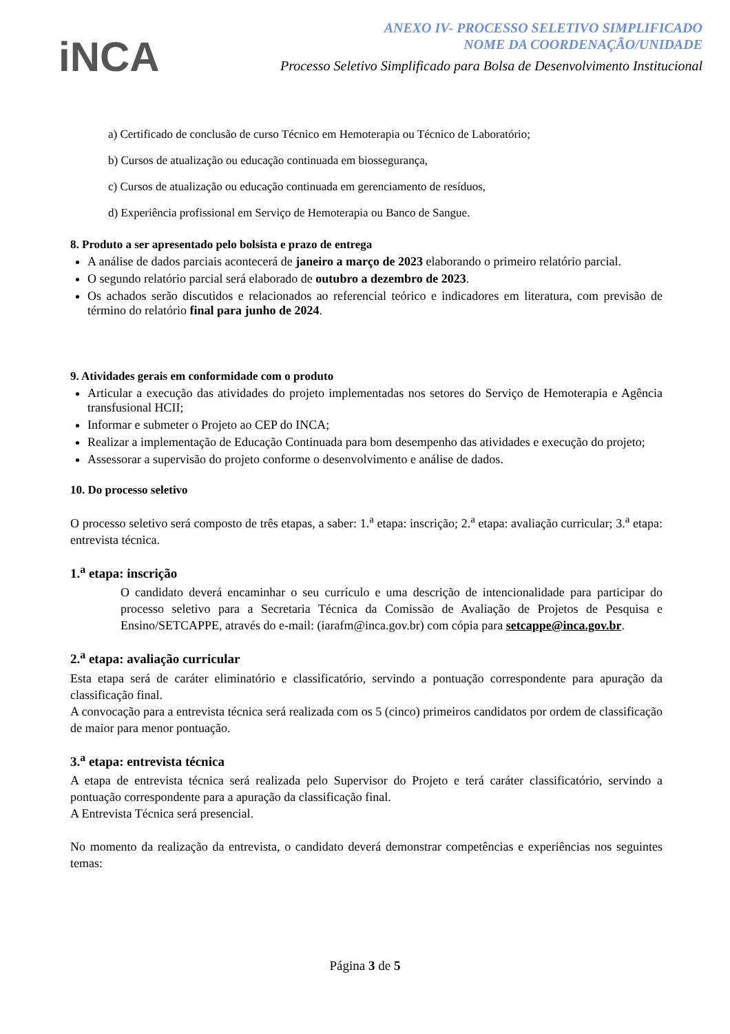iNCA
ANEXO IV- PROCESSO SELETIVO SIMPLIFICADO
NOME DA COORDENAÇÃO/UNIDADE
Processo Seletivo Simplificado para Bolsa de Desenvolvimento Institucional
a) Certificado de conclusão de curso Técnico em Hemoterapia ou Técnico de Laboratório;
b) Cursos de atualização ou educação continuada em biossegurança,
c) Cursos de atualização ou educação continuada em gerenciamento de resíduos,
d) Experiência profissional em Serviço de Hemoterapia ou Banco de Sangue.
8. Produto a ser apresentado pelo bolsista e prazo de entrega
A análise de dados parciais acontecerá de janeiro a março de 2023 elaborando o primeiro relatório parcial.
O segundo relatório parcial será elaborado de outubro a dezembro de 2023.
Os achados serão discutidos e relacionados ao referencial teórico e indicadores em literatura, com previsão de término do relatório final para junho de 2024.
9. Atividades gerais em conformidade com o produto
Articular a execução das atividades do projeto implementadas nos setores do Serviço de Hemoterapia e Agência transfusional HCII;
Informar e submeter o Projeto ao CEP do INCA;
Realizar a implementação de Educação Continuada para bom desempenho das atividades e execução do projeto;
Assessorar a supervisão do projeto conforme o desenvolvimento e análise de dados.
10. Do processo seletivo
O processo seletivo será composto de três etapas, a saber: 1.<sup>a</sup> etapa: inscrição; 2.<sup>a</sup> etapa: avaliação curricular; 3.<sup>a</sup> etapa: entrevista técnica.
1.<sup>a</sup> etapa: inscrição
O candidato deverá encaminhar o seu currículo e uma descrição de intencionalidade para participar do processo seletivo para a Secretaria Técnica da Comissão de Avaliação de Projetos de Pesquisa e Ensino/SETCAPPE, através do e-mail: (iarafm@inca.gov.br) com cópia para setcappe@inca.gov.br.
2.<sup>a</sup> etapa: avaliação curricular
Esta etapa será de caráter eliminatório e classificatório, servindo a pontuação correspondente para apuração da classificação final.
A convocação para a entrevista técnica será realizada com os 5 (cinco) primeiros candidatos por ordem de classificação de maior para menor pontuação.
3.<sup>a</sup> etapa: entrevista técnica
A etapa de entrevista técnica será realizada pelo Supervisor do Projeto e terá caráter classificatório, servindo a pontuação correspondente para a apuração da classificação final.
A Entrevista Técnica será presencial.
No momento da realização da entrevista, o candidato deverá demonstrar competências e experiências nos seguintes temas:
Página 3 de 5